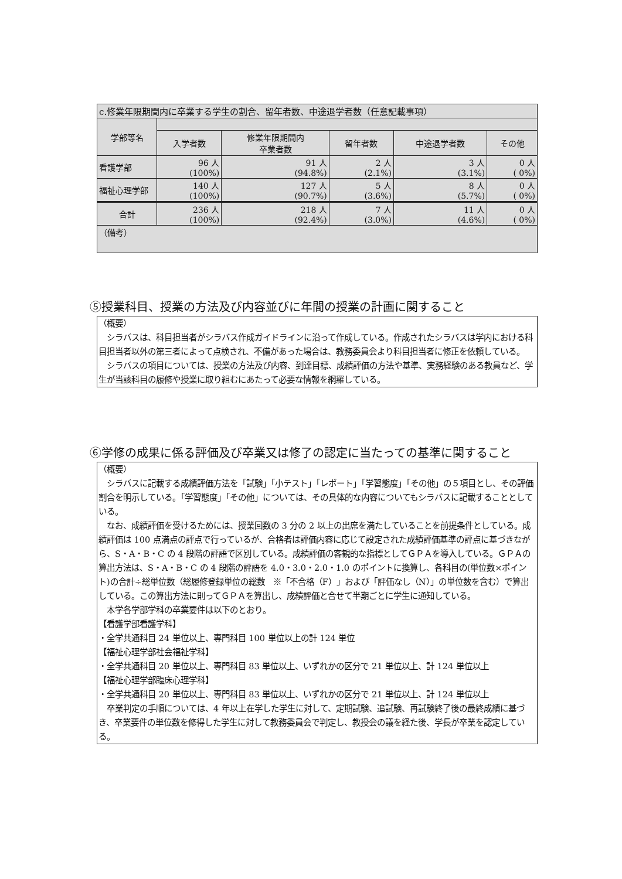| c.修業年限期間内に卒業する学生の割合、留年者数、中途退学者数（任意記載事項） | | | | | |
| 学部等名 | | | | | |
| | 入学者数 | 修業年限期間内 卒業者数 | 留年者数 | 中途退学者数 | その他 |
| 看護学部 | 96 人 (100%) | 91 人 (94.8%) | 2 人 (2.1%) | 3 人 (3.1%) | 0 人 ( 0%) |
| 福祉心理学部 | 140 人 (100%) | 127 人 (90.7%) | 5 人 (3.6%) | 8 人 (5.7%) | 0 人 ( 0%) |
| 合計 | 236 人 (100%) | 218 人 (92.4%) | 7 人 (3.0%) | 11 人 (4.6%) | 0 人 ( 0%) |
| （備考） | | | | | |
⑤授業科目、授業の方法及び内容並びに年間の授業の計画に関すること
（概要）
　シラバスは、科目担当者がシラバス作成ガイドラインに沿って作成している。作成されたシラバスは学内における科目担当者以外の第三者によって点検され、不備があった場合は、教務委員会より科目担当者に修正を依頼している。
　シラバスの項目については、授業の方法及び内容、到達目標、成績評価の方法や基準、実務経験のある教員など、学生が当該科目の履修や授業に取り組むにあたって必要な情報を網羅している。
⑥学修の成果に係る評価及び卒業又は修了の認定に当たっての基準に関すること
（概要）
　シラバスに記載する成績評価方法を「試験」「小テスト」「レポート」「学習態度」「その他」の５項目とし、その評価割合を明示している。「学習態度」「その他」については、その具体的な内容についてもシラバスに記載することとしている。
　なお、成績評価を受けるためには、授業回数の 3 分の 2 以上の出席を満たしていることを前提条件としている。成績評価は 100 点満点の評点で行っているが、合格者は評価内容に応じて設定された成績評価基準の評点に基づきながら、S・A・B・C の 4 段階の評語で区別している。成績評価の客観的な指標としてＧＰＡを導入している。ＧＰＡの算出方法は、S・A・B・C の 4 段階の評語を 4.0・3.0・2.0・1.0 のポイントに換算し、各科目の(単位数×ポイント)の合計÷総単位数（総履修登録単位の総数　※「不合格（F）」および「評価なし（N）」の単位数を含む）で算出している。この算出方法に則ってＧＰＡを算出し、成績評価と合せて半期ごとに学生に通知している。
　本学各学部学科の卒業要件は以下のとおり。
【看護学部看護学科】
・全学共通科目 24 単位以上、専門科目 100 単位以上の計 124 単位
【福祉心理学部社会福祉学科】
・全学共通科目 20 単位以上、専門科目 83 単位以上、いずれかの区分で 21 単位以上、計 124 単位以上
【福祉心理学部臨床心理学科】
・全学共通科目 20 単位以上、専門科目 83 単位以上、いずれかの区分で 21 単位以上、計 124 単位以上
　卒業判定の手順については、4 年以上在学した学生に対して、定期試験、追試験、再試験終了後の最終成績に基づき、卒業要件の単位数を修得した学生に対して教務委員会で判定し、教授会の議を経た後、学長が卒業を認定している。